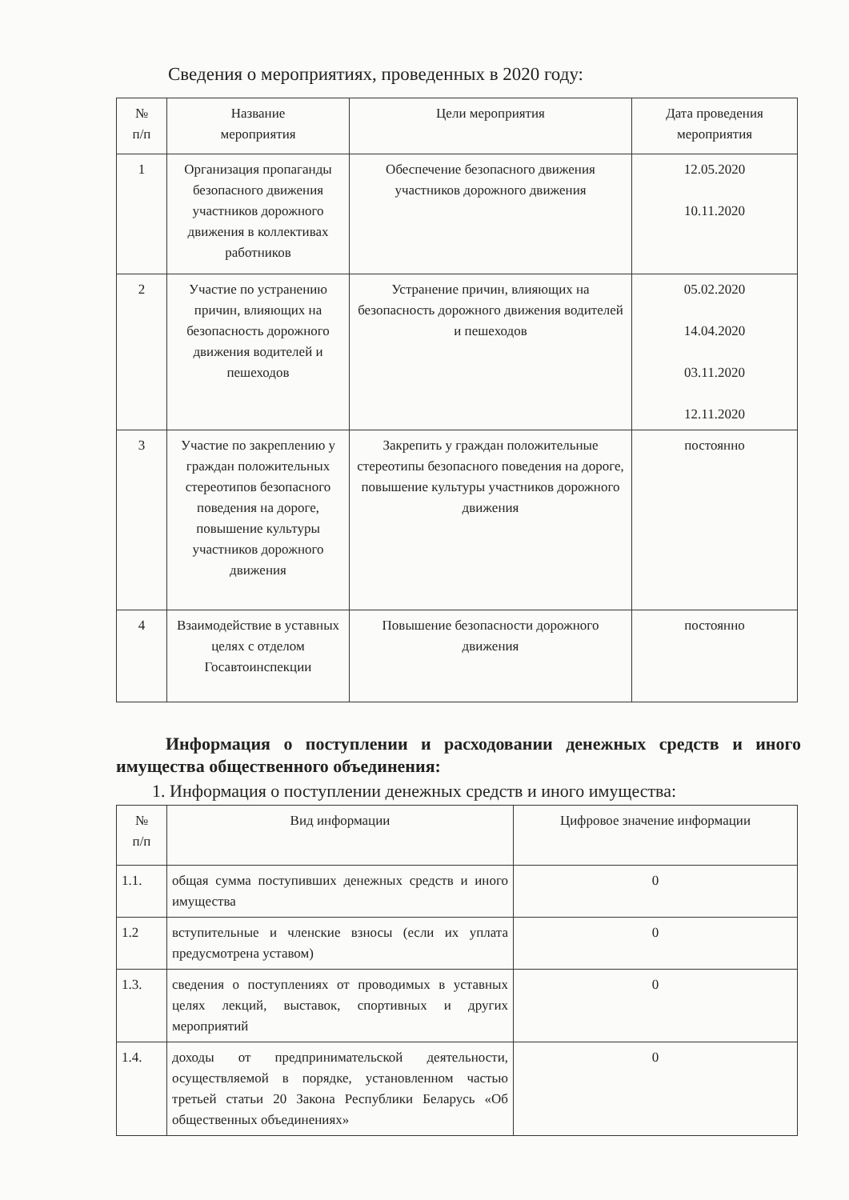Сведения о мероприятиях, проведенных в 2020 году:
| № п/п | Название мероприятия | Цели мероприятия | Дата проведения мероприятия |
| 1 | Организация пропаганды безопасного движения участников дорожного движения в коллективах работников | Обеспечение безопасного движения участников дорожного движения | 12.05.2020 10.11.2020 |
| 2 | Участие по устранению причин, влияющих на безопасность дорожного движения водителей и пешеходов | Устранение причин, влияющих на безопасность дорожного движения водителей и пешеходов | 05.02.2020 14.04.2020 03.11.2020 12.11.2020 |
| 3 | Участие по закреплению у граждан положительных стереотипов безопасного поведения на дороге, повышение культуры участников дорожного движения | Закрепить у граждан положительные стереотипы безопасного поведения на дороге, повышение культуры участников дорожного движения | постоянно |
| 4 | Взаимодействие в уставных целях с отделом Госавтоинспекции | Повышение безопасности дорожного движения | постоянно |
Информация о поступлении и расходовании денежных средств и иного имущества общественного объединения:
1. Информация о поступлении денежных средств и иного имущества:
| № п/п | Вид информации | Цифровое значение информации |
| 1.1. | общая сумма поступивших денежных средств и иного имущества | 0 |
| 1.2 | вступительные и членские взносы (если их уплата предусмотрена уставом) | 0 |
| 1.3. | сведения о поступлениях от проводимых в уставных целях лекций, выставок, спортивных и других мероприятий | 0 |
| 1.4. | доходы от предпринимательской деятельности, осуществляемой в порядке, установленном частью третьей статьи 20 Закона Республики Беларусь «Об общественных объединениях» | 0 |